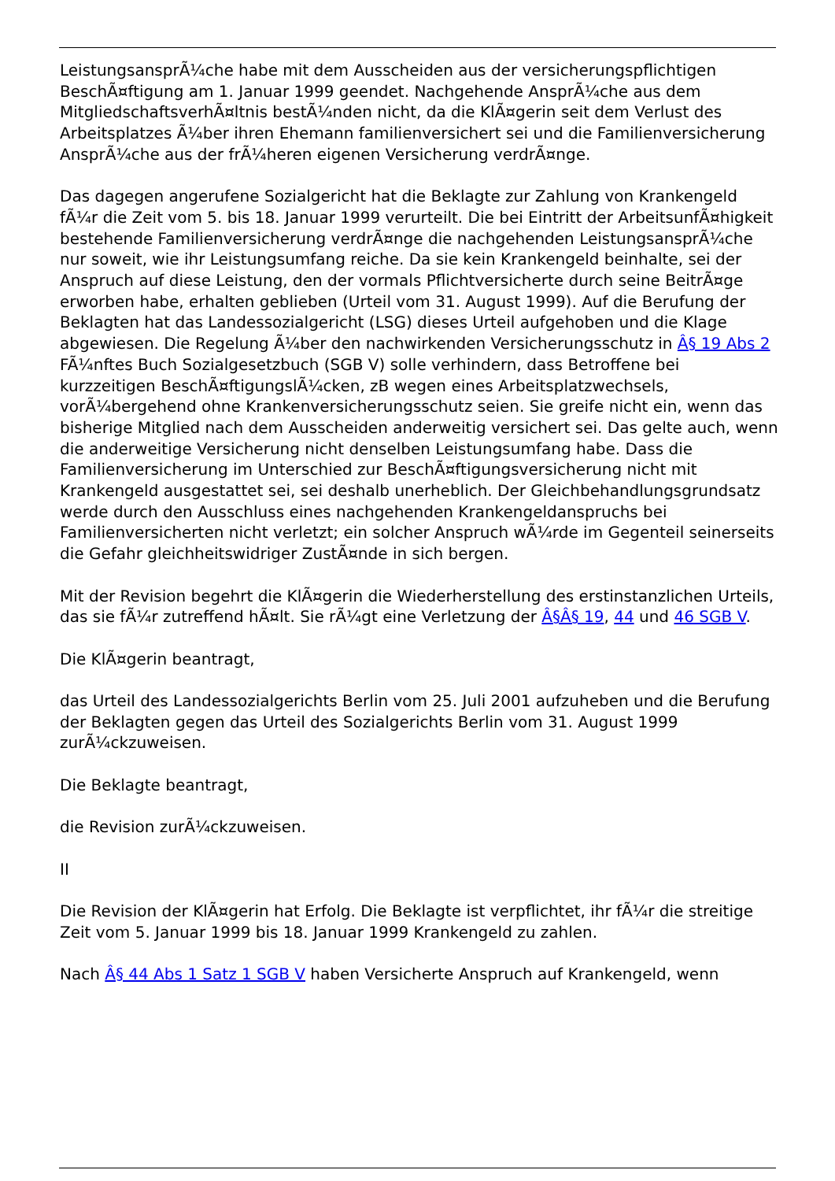LeistungsansprÃ¼che habe mit dem Ausscheiden aus der versicherungspflichtigen BeschÃ¤ftigung am 1. Januar 1999 geendet. Nachgehende AnsprÃ¼che aus dem MitgliedschaftsverhÃ¤ltnis bestÃ¼nden nicht, da die KlÃ¤gerin seit dem Verlust des Arbeitsplatzes Ã¼ber ihren Ehemann familienversichert sei und die Familienversicherung AnsprÃ¼che aus der frÃ¼heren eigenen Versicherung verdrÃ¤nge.
Das dagegen angerufene Sozialgericht hat die Beklagte zur Zahlung von Krankengeld fÃ¼r die Zeit vom 5. bis 18. Januar 1999 verurteilt. Die bei Eintritt der ArbeitsunfÃ¤higkeit bestehende Familienversicherung verdrÃ¤nge die nachgehenden LeistungsansprÃ¼che nur soweit, wie ihr Leistungsumfang reiche. Da sie kein Krankengeld beinhalte, sei der Anspruch auf diese Leistung, den der vormals Pflichtversicherte durch seine BeitrÃ¤ge erworben habe, erhalten geblieben (Urteil vom 31. August 1999). Auf die Berufung der Beklagten hat das Landessozialgericht (LSG) dieses Urteil aufgehoben und die Klage abgewiesen. Die Regelung Ã¼ber den nachwirkenden Versicherungsschutz in Â§ 19 Abs 2 FÃ¼nftes Buch Sozialgesetzbuch (SGB V) solle verhindern, dass Betroffene bei kurzzeitigen BeschÃ¤ftigungslÃ¼cken, zB wegen eines Arbeitsplatzwechsels, vorÃ¼bergehend ohne Krankenversicherungsschutz seien. Sie greife nicht ein, wenn das bisherige Mitglied nach dem Ausscheiden anderweitig versichert sei. Das gelte auch, wenn die anderweitige Versicherung nicht denselben Leistungsumfang habe. Dass die Familienversicherung im Unterschied zur BeschÃ¤ftigungsversicherung nicht mit Krankengeld ausgestattet sei, sei deshalb unerheblich. Der Gleichbehandlungsgrundsatz werde durch den Ausschluss eines nachgehenden Krankengeldanspruchs bei Familienversicherten nicht verletzt; ein solcher Anspruch wÃ¼rde im Gegenteil seinerseits die Gefahr gleichheitswidriger ZustÃ¤nde in sich bergen.
Mit der Revision begehrt die KlÃ¤gerin die Wiederherstellung des erstinstanzlichen Urteils, das sie fÃ¼r zutreffend hÃ¤lt. Sie rÃ¼gt eine Verletzung der Â§Â§ 19, 44 und 46 SGB V.
Die KlÃ¤gerin beantragt,
das Urteil des Landessozialgerichts Berlin vom 25. Juli 2001 aufzuheben und die Berufung der Beklagten gegen das Urteil des Sozialgerichts Berlin vom 31. August 1999 zurÃ¼ckzuweisen.
Die Beklagte beantragt,
die Revision zurÃ¼ckzuweisen.
II
Die Revision der KlÃ¤gerin hat Erfolg. Die Beklagte ist verpflichtet, ihr fÃ¼r die streitige Zeit vom 5. Januar 1999 bis 18. Januar 1999 Krankengeld zu zahlen.
Nach Â§ 44 Abs 1 Satz 1 SGB V haben Versicherte Anspruch auf Krankengeld, wenn